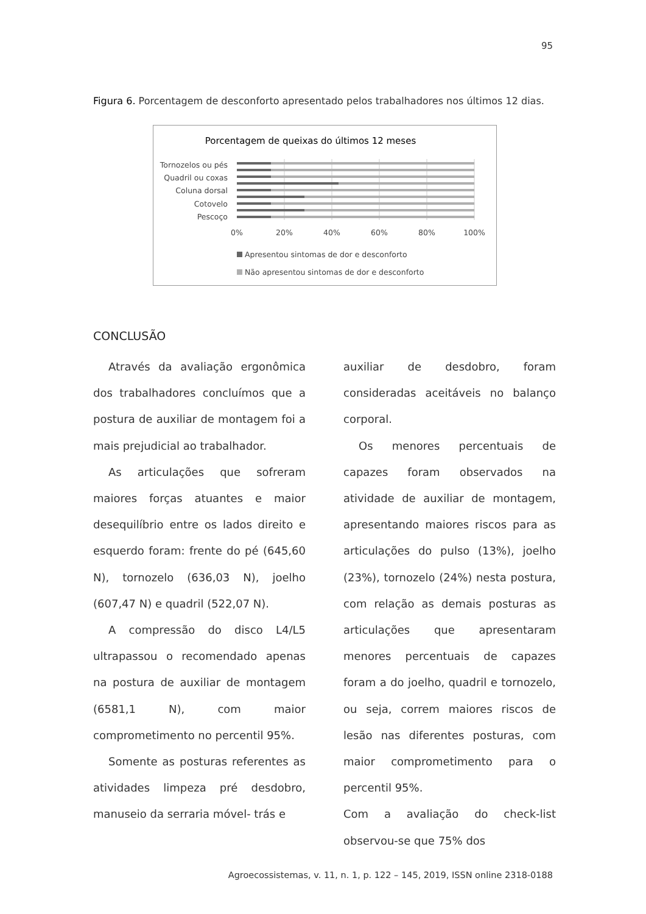95
Figura 6. Porcentagem de desconforto apresentado pelos trabalhadores nos últimos 12 dias.
Porcentagem de queixas do últimos 12 meses
Tornozelos ou pés
Quadril ou coxas
Coluna dorsal
Cotovelo
Pescoço
0%
20%
40%
60%
80%
100%
Apresentou sintomas de dor e desconforto
Não apresentou sintomas de dor e desconforto
CONCLUSÃO
Através da avaliação ergonômica dos trabalhadores concluímos que a postura de auxiliar de montagem foi a mais prejudicial ao trabalhador.
As articulações que sofreram maiores forças atuantes e maior desequilíbrio entre os lados direito e esquerdo foram: frente do pé (645,60 N), tornozelo (636,03 N), joelho (607,47 N) e quadril (522,07 N).
A compressão do disco L4/L5 ultrapassou o recomendado apenas na postura de auxiliar de montagem (6581,1 N), com maior comprometimento no percentil 95%.
Somente as posturas referentes as atividades limpeza pré desdobro, manuseio da serraria móvel- trás e
auxiliar de desdobro, foram consideradas aceitáveis no balanço corporal.
Os menores percentuais de capazes foram observados na atividade de auxiliar de montagem, apresentando maiores riscos para as articulações do pulso (13%), joelho (23%), tornozelo (24%) nesta postura, com relação as demais posturas as articulações que apresentaram menores percentuais de capazes foram a do joelho, quadril e tornozelo, ou seja, correm maiores riscos de lesão nas diferentes posturas, com maior comprometimento para o percentil 95%.
Com a avaliação do check-list observou-se que 75% dos
Agroecossistemas, v. 11, n. 1, p. 122 – 145, 2019, ISSN online 2318-0188